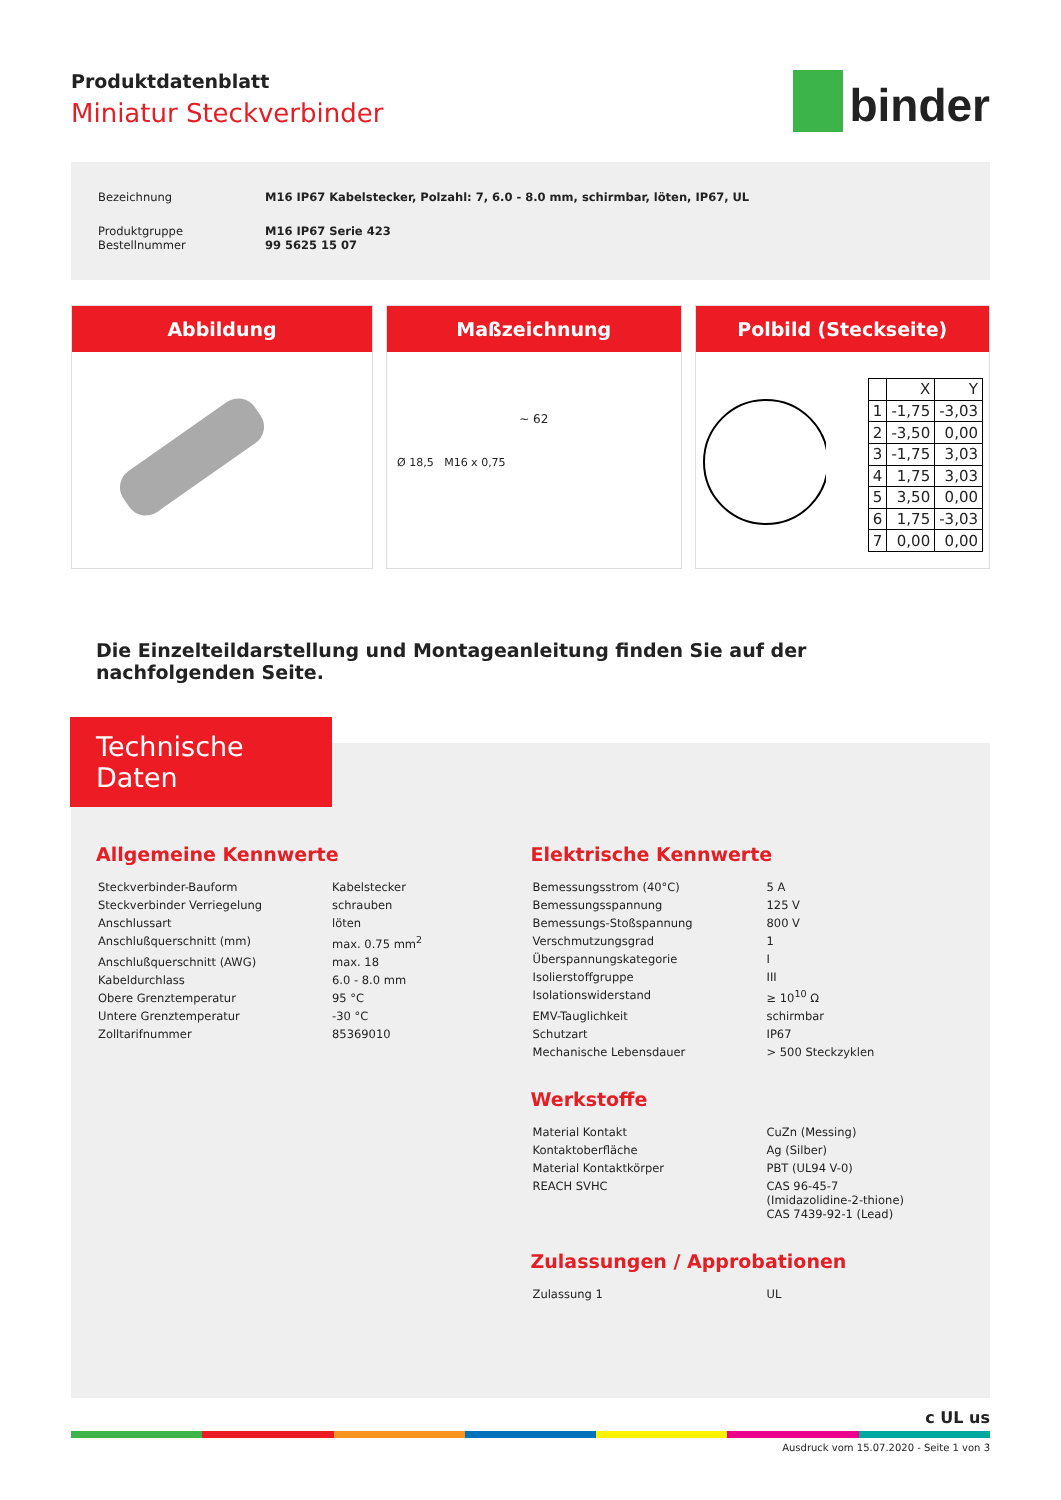Produktdatenblatt
Miniatur Steckverbinder
binder
| Bezeichnung | M16 IP67 Kabelstecker, Polzahl: 7, 6.0 - 8.0 mm, schirmbar, löten, IP67, UL |
| Produktgruppe Bestellnummer | M16 IP67 Serie 423 99 5625 15 07 |
Abbildung Maßzeichnung
~ 62
Ø 18,5 M16 x 0,75
Polbild (Steckseite)
| | X | Y |
| 1 | -1,75 | -3,03 |
| 2 | -3,50 | 0,00 |
| 3 | -1,75 | 3,03 |
| 4 | 1,75 | 3,03 |
| 5 | 3,50 | 0,00 |
| 6 | 1,75 | -3,03 |
| 7 | 0,00 | 0,00 |
Die Einzelteildarstellung und Montageanleitung finden Sie auf der nachfolgenden Seite.
Technische Daten
Allgemeine Kennwerte
| Steckverbinder-Bauform | Kabelstecker |
| Steckverbinder Verriegelung | schrauben |
| Anschlussart | löten |
| Anschlußquerschnitt (mm) | max. 0.75 mm<sup>2</sup> |
| Anschlußquerschnitt (AWG) | max. 18 |
| Kabeldurchlass | 6.0 - 8.0 mm |
| Obere Grenztemperatur | 95 °C |
| Untere Grenztemperatur | -30 °C |
| Zolltarifnummer | 85369010 |
Elektrische Kennwerte
| Bemessungsstrom (40°C) | 5 A |
| Bemessungsspannung | 125 V |
| Bemessungs-Stoßspannung | 800 V |
| Verschmutzungsgrad | 1 |
| Überspannungskategorie | I |
| Isolierstoffgruppe | III |
| Isolationswiderstand | ≥ 10<sup>10</sup> Ω |
| EMV-Tauglichkeit | schirmbar |
| Schutzart | IP67 |
| Mechanische Lebensdauer | > 500 Steckzyklen |
Werkstoffe
| Material Kontakt | CuZn (Messing) |
| Kontaktoberfläche | Ag (Silber) |
| Material Kontaktkörper | PBT (UL94 V-0) |
| REACH SVHC | CAS 96-45-7 (Imidazolidine-2-thione) CAS 7439-92-1 (Lead) |
Zulassungen / Approbationen
| Zulassung 1 | UL |
c UL us
Ausdruck vom 15.07.2020 - Seite 1 von 3